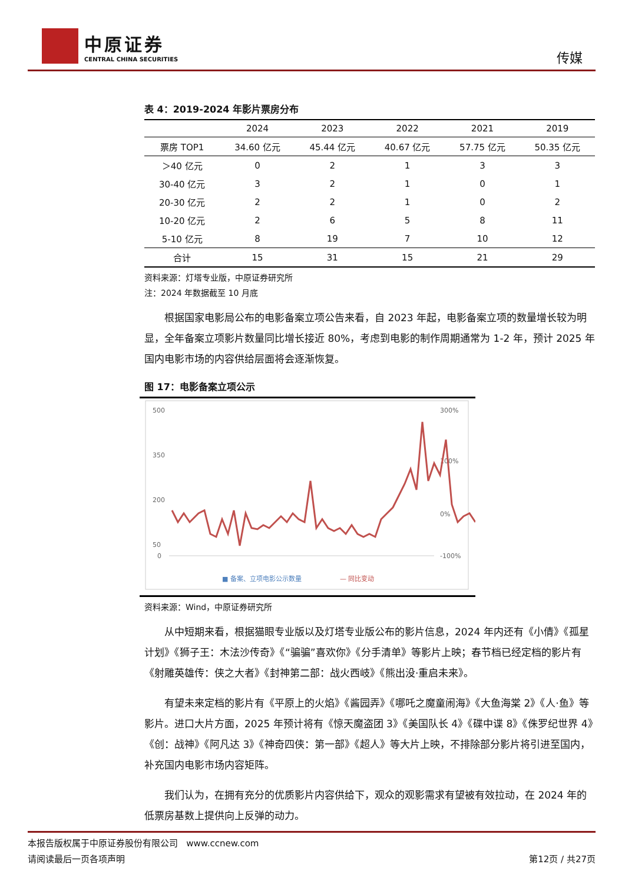中原证券
CENTRAL CHINA SECURITIES
传媒
表 4：2019-2024 年影片票房分布
| | 2024 | 2023 | 2022 | 2021 | 2019 |
| --- | --- | --- | --- | --- | --- |
| 票房 TOP1 | 34.60 亿元 | 45.44 亿元 | 40.67 亿元 | 57.75 亿元 | 50.35 亿元 |
| ＞40 亿元 | 0 | 2 | 1 | 3 | 3 |
| 30-40 亿元 | 3 | 2 | 1 | 0 | 1 |
| 20-30 亿元 | 2 | 2 | 1 | 0 | 2 |
| 10-20 亿元 | 2 | 6 | 5 | 8 | 11 |
| 5-10 亿元 | 8 | 19 | 7 | 10 | 12 |
| 合计 | 15 | 31 | 15 | 21 | 29 |
资料来源：灯塔专业版，中原证券研究所
注：2024 年数据截至 10 月底
根据国家电影局公布的电影备案立项公告来看，自 2023 年起，电影备案立项的数量增长较为明显，全年备案立项影片数量同比增长接近 80%，考虑到电影的制作周期通常为 1-2 年，预计 2025 年国内电影市场的内容供给层面将会逐渐恢复。
图 17：电影备案立项公示
500
350
200
50
0
300%
100%
0%
-100%
■ 备案、立项电影公示数量
— 同比变动
资料来源：Wind，中原证券研究所
从中短期来看，根据猫眼专业版以及灯塔专业版公布的影片信息，2024 年内还有《小倩》《孤星计划》《狮子王：木法沙传奇》《“骗骗”喜欢你》《分手清单》等影片上映；春节档已经定档的影片有《射雕英雄传：侠之大者》《封神第二部：战火西岐》《熊出没·重启未来》。
有望未来定档的影片有《平原上的火焰》《酱园弄》《哪吒之魔童闹海》《大鱼海棠 2》《人·鱼》等影片。进口大片方面，2025 年预计将有《惊天魔盗团 3》《美国队长 4》《碟中谍 8》《侏罗纪世界 4》《创：战神》《阿凡达 3》《神奇四侠：第一部》《超人》等大片上映，不排除部分影片将引进至国内，补充国内电影市场内容矩阵。
我们认为，在拥有充分的优质影片内容供给下，观众的观影需求有望被有效拉动，在 2024 年的低票房基数上提供向上反弹的动力。
本报告版权属于中原证券股份有限公司 www.ccnew.com
请阅读最后一页各项声明 第12页 / 共27页